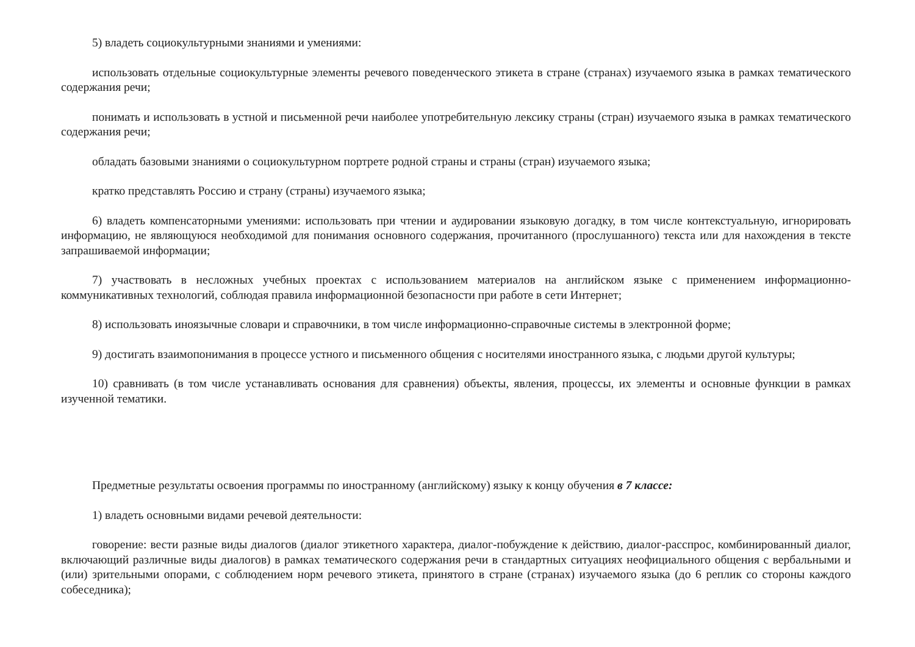5) владеть социокультурными знаниями и умениями:
использовать отдельные социокультурные элементы речевого поведенческого этикета в стране (странах) изучаемого языка в рамках тематического содержания речи;
понимать и использовать в устной и письменной речи наиболее употребительную лексику страны (стран) изучаемого языка в рамках тематического содержания речи;
обладать базовыми знаниями о социокультурном портрете родной страны и страны (стран) изучаемого языка;
кратко представлять Россию и страну (страны) изучаемого языка;
6) владеть компенсаторными умениями: использовать при чтении и аудировании языковую догадку, в том числе контекстуальную, игнорировать информацию, не являющуюся необходимой для понимания основного содержания, прочитанного (прослушанного) текста или для нахождения в тексте запрашиваемой информации;
7) участвовать в несложных учебных проектах с использованием материалов на английском языке с применением информационно-коммуникативных технологий, соблюдая правила информационной безопасности при работе в сети Интернет;
8) использовать иноязычные словари и справочники, в том числе информационно-справочные системы в электронной форме;
9) достигать взаимопонимания в процессе устного и письменного общения с носителями иностранного языка, с людьми другой культуры;
10) сравнивать (в том числе устанавливать основания для сравнения) объекты, явления, процессы, их элементы и основные функции в рамках изученной тематики.
Предметные результаты освоения программы по иностранному (английскому) языку к концу обучения в 7 классе:
1) владеть основными видами речевой деятельности:
говорение: вести разные виды диалогов (диалог этикетного характера, диалог-побуждение к действию, диалог-расспрос, комбинированный диалог, включающий различные виды диалогов) в рамках тематического содержания речи в стандартных ситуациях неофициального общения с вербальными и (или) зрительными опорами, с соблюдением норм речевого этикета, принятого в стране (странах) изучаемого языка (до 6 реплик со стороны каждого собеседника);